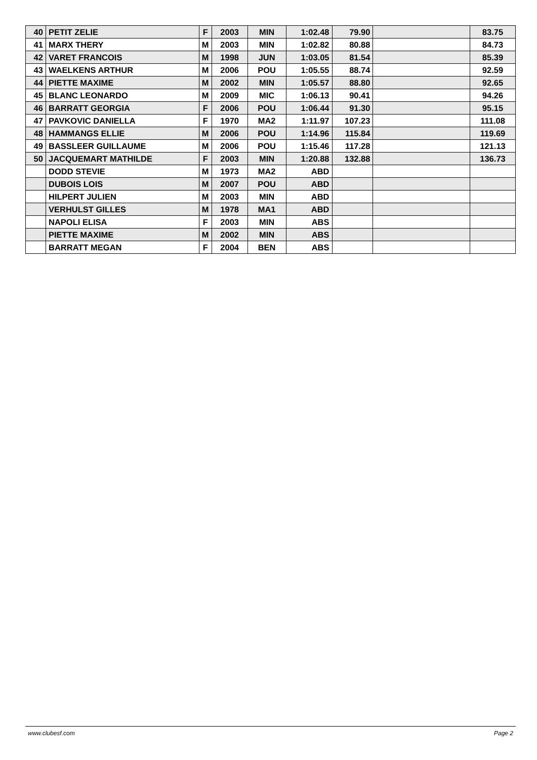| 40 | PETIT ZELIE | F | 2003 | MIN | 1:02.48 | 79.90 | | 83.75 |
| 41 | MARX THERY | M | 2003 | MIN | 1:02.82 | 80.88 | | 84.73 |
| 42 | VARET FRANCOIS | M | 1998 | JUN | 1:03.05 | 81.54 | | 85.39 |
| 43 | WAELKENS ARTHUR | M | 2006 | POU | 1:05.55 | 88.74 | | 92.59 |
| 44 | PIETTE MAXIME | M | 2002 | MIN | 1:05.57 | 88.80 | | 92.65 |
| 45 | BLANC LEONARDO | M | 2009 | MIC | 1:06.13 | 90.41 | | 94.26 |
| 46 | BARRATT GEORGIA | F | 2006 | POU | 1:06.44 | 91.30 | | 95.15 |
| 47 | PAVKOVIC DANIELLA | F | 1970 | MA2 | 1:11.97 | 107.23 | | 111.08 |
| 48 | HAMMANGS ELLIE | M | 2006 | POU | 1:14.96 | 115.84 | | 119.69 |
| 49 | BASSLEER GUILLAUME | M | 2006 | POU | 1:15.46 | 117.28 | | 121.13 |
| 50 | JACQUEMART MATHILDE | F | 2003 | MIN | 1:20.88 | 132.88 | | 136.73 |
| | DODD STEVIE | M | 1973 | MA2 | ABD | | | |
| | DUBOIS LOIS | M | 2007 | POU | ABD | | | |
| | HILPERT JULIEN | M | 2003 | MIN | ABD | | | |
| | VERHULST GILLES | M | 1978 | MA1 | ABD | | | |
| | NAPOLI ELISA | F | 2003 | MIN | ABS | | | |
| | PIETTE MAXIME | M | 2002 | MIN | ABS | | | |
| | BARRATT MEGAN | F | 2004 | BEN | ABS | | | |
www.clubesf.com Page 2